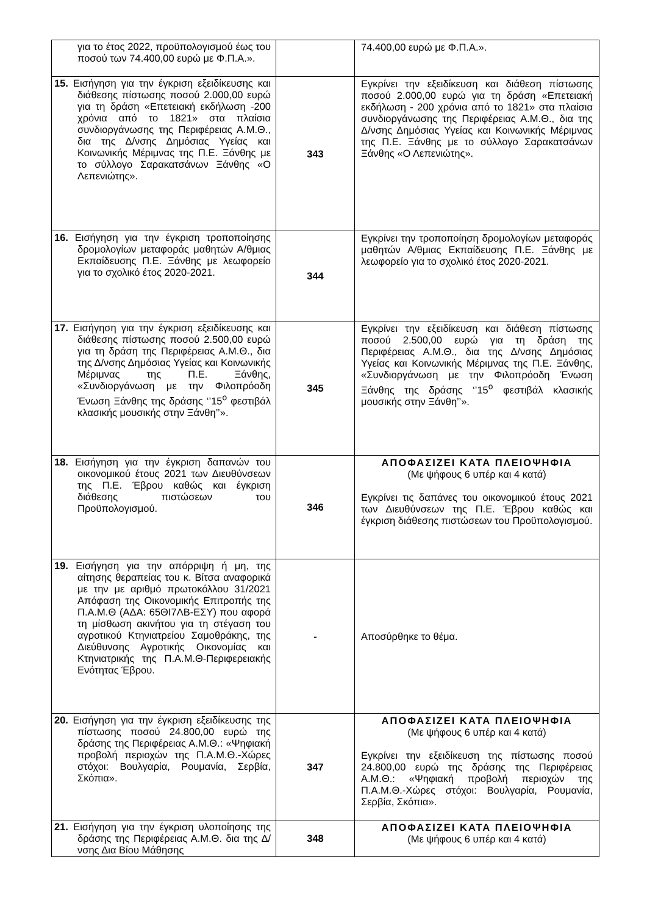| για το έτος 2022, προϋπολογισμού έως του ποσού των 74.400,00 ευρώ με Φ.Π.Α.». | | 74.400,00 ευρώ με Φ.Π.Α.». |
| 15. Εισήγηση για την έγκριση εξειδίκευσης και διάθεσης πίστωσης ποσού 2.000,00 ευρώ για τη δράση «Επετειακή εκδήλωση -200 χρόνια από το 1821» στα πλαίσια συνδιοργάνωσης της Περιφέρειας Α.Μ.Θ., δια της Δ/νσης Δημόσιας Υγείας και Κοινωνικής Μέριμνας της Π.Ε. Ξάνθης με το σύλλογο Σαρακατσάνων Ξάνθης «Ο Λεπενιώτης». | 343 | Εγκρίνει την εξειδίκευση και διάθεση πίστωσης ποσού 2.000,00 ευρώ για τη δράση «Επετειακή εκδήλωση - 200 χρόνια από το 1821» στα πλαίσια συνδιοργάνωσης της Περιφέρειας Α.Μ.Θ., δια της Δ/νσης Δημόσιας Υγείας και Κοινωνικής Μέριμνας της Π.Ε. Ξάνθης με το σύλλογο Σαρακατσάνων Ξάνθης «Ο Λεπενιώτης». |
| 16. Εισήγηση για την έγκριση τροποποίησης δρομολογίων μεταφοράς μαθητών Α/θμιας Εκπαίδευσης Π.Ε. Ξάνθης με λεωφορείο για το σχολικό έτος 2020-2021. | 344 | Εγκρίνει την τροποποίηση δρομολογίων μεταφοράς μαθητών Α/θμιας Εκπαίδευσης Π.Ε. Ξάνθης με λεωφορείο για το σχολικό έτος 2020-2021. |
| 17. Εισήγηση για την έγκριση εξειδίκευσης και διάθεσης πίστωσης ποσού 2.500,00 ευρώ για τη δράση της Περιφέρειας Α.Μ.Θ., δια της Δ/νσης Δημόσιας Υγείας και Κοινωνικής Μέριμνας της Π.Ε. Ξάνθης, «Συνδιοργάνωση με την Φιλοπρόοδη Ένωση Ξάνθης της δράσης ‘’15<sup>ο</sup> φεστιβάλ κλασικής μουσικής στην Ξάνθη’’». | 345 | Εγκρίνει την εξειδίκευση και διάθεση πίστωσης ποσού 2.500,00 ευρώ για τη δράση της Περιφέρειας Α.Μ.Θ., δια της Δ/νσης Δημόσιας Υγείας και Κοινωνικής Μέριμνας της Π.Ε. Ξάνθης, «Συνδιοργάνωση με την Φιλοπρόοδη Ένωση Ξάνθης της δράσης ‘’15<sup>ο</sup> φεστιβάλ κλασικής μουσικής στην Ξάνθη’’». |
| 18. Εισήγηση για την έγκριση δαπανών του οικονομικού έτους 2021 των Διευθύνσεων της Π.Ε. Έβρου καθώς και έγκριση διάθεσης πιστώσεων του Προϋπολογισμού. | 346 | ΑΠΟΦΑΣΙΖΕΙ ΚΑΤΑ ΠΛΕΙΟΨΗΦΙΑ (Με ψήφους 6 υπέρ και 4 κατά) Εγκρίνει τις δαπάνες του οικονομικού έτους 2021 των Διευθύνσεων της Π.Ε. Έβρου καθώς και έγκριση διάθεσης πιστώσεων του Προϋπολογισμού. |
| 19. Εισήγηση για την απόρριψη ή μη, της αίτησης θεραπείας του κ. Βίτσα αναφορικά με την με αριθμό πρωτοκόλλου 31/2021 Απόφαση της Οικονομικής Επιτροπής της Π.Α.Μ.Θ (ΑΔΑ: 65ΘΙ7ΛΒ-ΕΣΥ) που αφορά τη μίσθωση ακινήτου για τη στέγαση του αγροτικού Κτηνιατρείου Σαμοθράκης, της Διεύθυνσης Αγροτικής Οικονομίας και Κτηνιατρικής της Π.Α.Μ.Θ-Περιφερειακής Ενότητας Έβρου. | - | Αποσύρθηκε το θέμα. |
| 20. Εισήγηση για την έγκριση εξειδίκευσης της πίστωσης ποσού 24.800,00 ευρώ της δράσης της Περιφέρειας Α.Μ.Θ.: «Ψηφιακή προβολή περιοχών της Π.Α.Μ.Θ.-Χώρες στόχοι: Βουλγαρία, Ρουμανία, Σερβία, Σκόπια». | 347 | ΑΠΟΦΑΣΙΖΕΙ ΚΑΤΑ ΠΛΕΙΟΨΗΦΙΑ (Με ψήφους 6 υπέρ και 4 κατά) Εγκρίνει την εξειδίκευση της πίστωσης ποσού 24.800,00 ευρώ της δράσης της Περιφέρειας Α.Μ.Θ.: «Ψηφιακή προβολή περιοχών της Π.Α.Μ.Θ.-Χώρες στόχοι: Βουλγαρία, Ρουμανία, Σερβία, Σκόπια». |
| 21. Εισήγηση για την έγκριση υλοποίησης της δράσης της Περιφέρειας Α.Μ.Θ. δια της Δ/νσης Δια Βίου Μάθησης | 348 | ΑΠΟΦΑΣΙΖΕΙ ΚΑΤΑ ΠΛΕΙΟΨΗΦΙΑ (Με ψήφους 6 υπέρ και 4 κατά) |